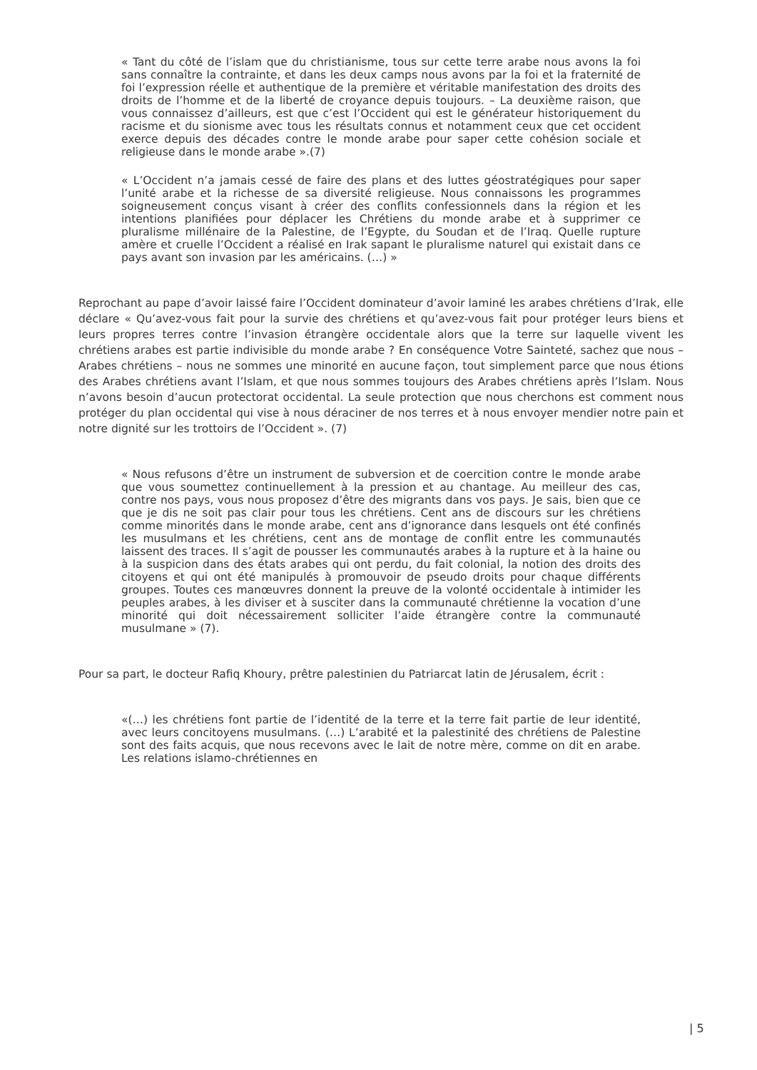« Tant du côté de l’islam que du christianisme, tous sur cette terre arabe nous avons la foi sans connaître la contrainte, et dans les deux camps nous avons par la foi et la fraternité de foi l’expression réelle et authentique de la première et véritable manifestation des droits des droits de l’homme et de la liberté de croyance depuis toujours. – La deuxième raison, que vous connaissez d’ailleurs, est que c’est l’Occident qui est le générateur historiquement du racisme et du sionisme avec tous les résultats connus et notamment ceux que cet occident exerce depuis des décades contre le monde arabe pour saper cette cohésion sociale et religieuse dans le monde arabe ».(7)
« L’Occident n’a jamais cessé de faire des plans et des luttes géostratégiques pour saper l’unité arabe et la richesse de sa diversité religieuse. Nous connaissons les programmes soigneusement conçus visant à créer des conflits confessionnels dans la région et les intentions planifiées pour déplacer les Chrétiens du monde arabe et à supprimer ce pluralisme millénaire de la Palestine, de l’Egypte, du Soudan et de l’Iraq. Quelle rupture amère et cruelle l’Occident a réalisé en Irak sapant le pluralisme naturel qui existait dans ce pays avant son invasion par les américains. (…) »
Reprochant au pape d’avoir laissé faire l’Occident dominateur d’avoir laminé les arabes chrétiens d’Irak, elle déclare « Qu’avez-vous fait pour la survie des chrétiens et qu’avez-vous fait pour protéger leurs biens et leurs propres terres contre l’invasion étrangère occidentale alors que la terre sur laquelle vivent les chrétiens arabes est partie indivisible du monde arabe ? En conséquence Votre Sainteté, sachez que nous – Arabes chrétiens – nous ne sommes une minorité en aucune façon, tout simplement parce que nous étions des Arabes chrétiens avant l’Islam, et que nous sommes toujours des Arabes chrétiens après l’Islam. Nous n’avons besoin d’aucun protectorat occidental. La seule protection que nous cherchons est comment nous protéger du plan occidental qui vise à nous déraciner de nos terres et à nous envoyer mendier notre pain et notre dignité sur les trottoirs de l’Occident ». (7)
« Nous refusons d’être un instrument de subversion et de coercition contre le monde arabe que vous soumettez continuellement à la pression et au chantage. Au meilleur des cas, contre nos pays, vous nous proposez d’être des migrants dans vos pays. Je sais, bien que ce que je dis ne soit pas clair pour tous les chrétiens. Cent ans de discours sur les chrétiens comme minorités dans le monde arabe, cent ans d’ignorance dans lesquels ont été confinés les musulmans et les chrétiens, cent ans de montage de conflit entre les communautés laissent des traces. Il s’agit de pousser les communautés arabes à la rupture et à la haine ou à la suspicion dans des états arabes qui ont perdu, du fait colonial, la notion des droits des citoyens et qui ont été manipulés à promouvoir de pseudo droits pour chaque différents groupes. Toutes ces manœuvres donnent la preuve de la volonté occidentale à intimider les peuples arabes, à les diviser et à susciter dans la communauté chrétienne la vocation d’une minorité qui doit nécessairement solliciter l’aide étrangère contre la communauté musulmane » (7).
Pour sa part, le docteur Rafiq Khoury, prêtre palestinien du Patriarcat latin de Jérusalem, écrit :
«(…) les chrétiens font partie de l’identité de la terre et la terre fait partie de leur identité, avec leurs concitoyens musulmans. (…) L’arabité et la palestinité des chrétiens de Palestine sont des faits acquis, que nous recevons avec le lait de notre mère, comme on dit en arabe. Les relations islamo-chrétiennes en
| 5